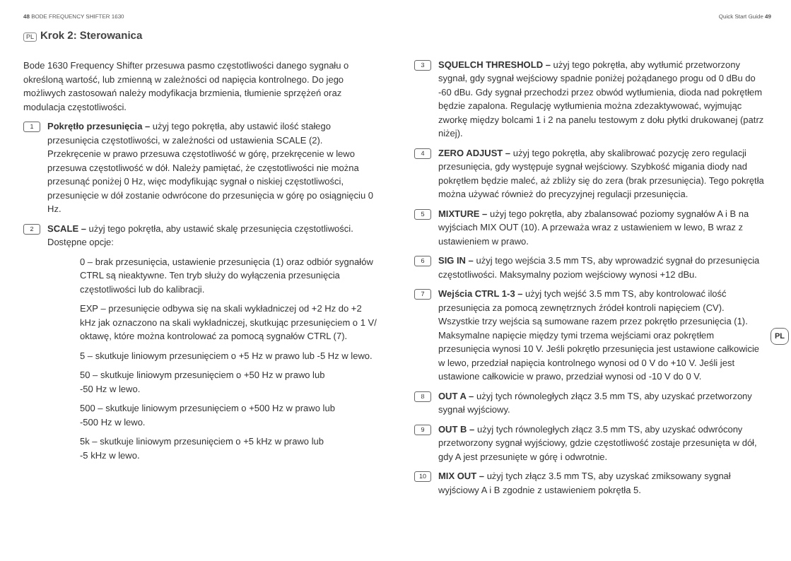48 BODE FREQUENCY SHIFTER 1630 Quick Start Guide 49
PL Krok 2: Sterowanica
Bode 1630 Frequency Shifter przesuwa pasmo częstotliwości danego sygnału o określoną wartość, lub zmienną w zależności od napięcia kontrolnego. Do jego możliwych zastosowań należy modyfikacja brzmienia, tłumienie sprzężeń oraz modulacja częstotliwości.
1
Pokrętło przesunięcia – użyj tego pokrętła, aby ustawić ilość stałego przesunięcia częstotliwości, w zależności od ustawienia SCALE (2). Przekręcenie w prawo przesuwa częstotliwość w górę, przekręcenie w lewo przesuwa częstotliwość w dół. Należy pamiętać, że częstotliwości nie można przesunąć poniżej 0 Hz, więc modyfikując sygnał o niskiej częstotliwości, przesunięcie w dół zostanie odwrócone do przesunięcia w górę po osiągnięciu 0 Hz.
2
SCALE – użyj tego pokrętła, aby ustawić skalę przesunięcia częstotliwości. Dostępne opcje:
0 – brak przesunięcia, ustawienie przesunięcia (1) oraz odbiór sygnałów CTRL są nieaktywne. Ten tryb służy do wyłączenia przesunięcia częstotliwości lub do kalibracji.
EXP – przesunięcie odbywa się na skali wykładniczej od +2 Hz do +2 kHz jak oznaczono na skali wykładniczej, skutkując przesunięciem o 1 V/ oktawę, które można kontrolować za pomocą sygnałów CTRL (7).
5 – skutkuje liniowym przesunięciem o +5 Hz w prawo lub -5 Hz w lewo.
50 – skutkuje liniowym przesunięciem o +50 Hz w prawo lub
-50 Hz w lewo.
500 – skutkuje liniowym przesunięciem o +500 Hz w prawo lub
-500 Hz w lewo.
5k – skutkuje liniowym przesunięciem o +5 kHz w prawo lub
-5 kHz w lewo.
3
SQUELCH THRESHOLD – użyj tego pokrętła, aby wytłumić przetworzony sygnał, gdy sygnał wejściowy spadnie poniżej pożądanego progu od 0 dBu do -60 dBu. Gdy sygnał przechodzi przez obwód wytłumienia, dioda nad pokrętłem będzie zapalona. Regulację wytłumienia można zdezaktywować, wyjmując zworkę między bolcami 1 i 2 na panelu testowym z dołu płytki drukowanej (patrz niżej).
4
ZERO ADJUST – użyj tego pokrętła, aby skalibrować pozycję zero regulacji przesunięcia, gdy występuje sygnał wejściowy. Szybkość migania diody nad pokrętłem będzie maleć, aż zbliży się do zera (brak przesunięcia). Tego pokrętła można używać również do precyzyjnej regulacji przesunięcia.
5
MIXTURE – użyj tego pokrętła, aby zbalansować poziomy sygnałów A i B na wyjściach MIX OUT (10). A przeważa wraz z ustawieniem w lewo, B wraz z ustawieniem w prawo.
6
SIG IN – użyj tego wejścia 3.5 mm TS, aby wprowadzić sygnał do przesunięcia częstotliwości. Maksymalny poziom wejściowy wynosi +12 dBu.
7
Wejścia CTRL 1-3 – użyj tych wejść 3.5 mm TS, aby kontrolować ilość przesunięcia za pomocą zewnętrznych źródeł kontroli napięciem (CV). Wszystkie trzy wejścia są sumowane razem przez pokrętło przesunięcia (1). Maksymalne napięcie między tymi trzema wejściami oraz pokrętłem przesunięcia wynosi 10 V. Jeśli pokrętło przesunięcia jest ustawione całkowicie w lewo, przedział napięcia kontrolnego wynosi od 0 V do +10 V. Jeśli jest ustawione całkowicie w prawo, przedział wynosi od -10 V do 0 V.
8
OUT A – użyj tych równoległych złącz 3.5 mm TS, aby uzyskać przetworzony sygnał wyjściowy.
9
OUT B – użyj tych równoległych złącz 3.5 mm TS, aby uzyskać odwrócony przetworzony sygnał wyjściowy, gdzie częstotliwość zostaje przesunięta w dół, gdy A jest przesunięte w górę i odwrotnie.
10
MIX OUT – użyj tych złącz 3.5 mm TS, aby uzyskać zmiksowany sygnał wyjściowy A i B zgodnie z ustawieniem pokrętła 5.
PL